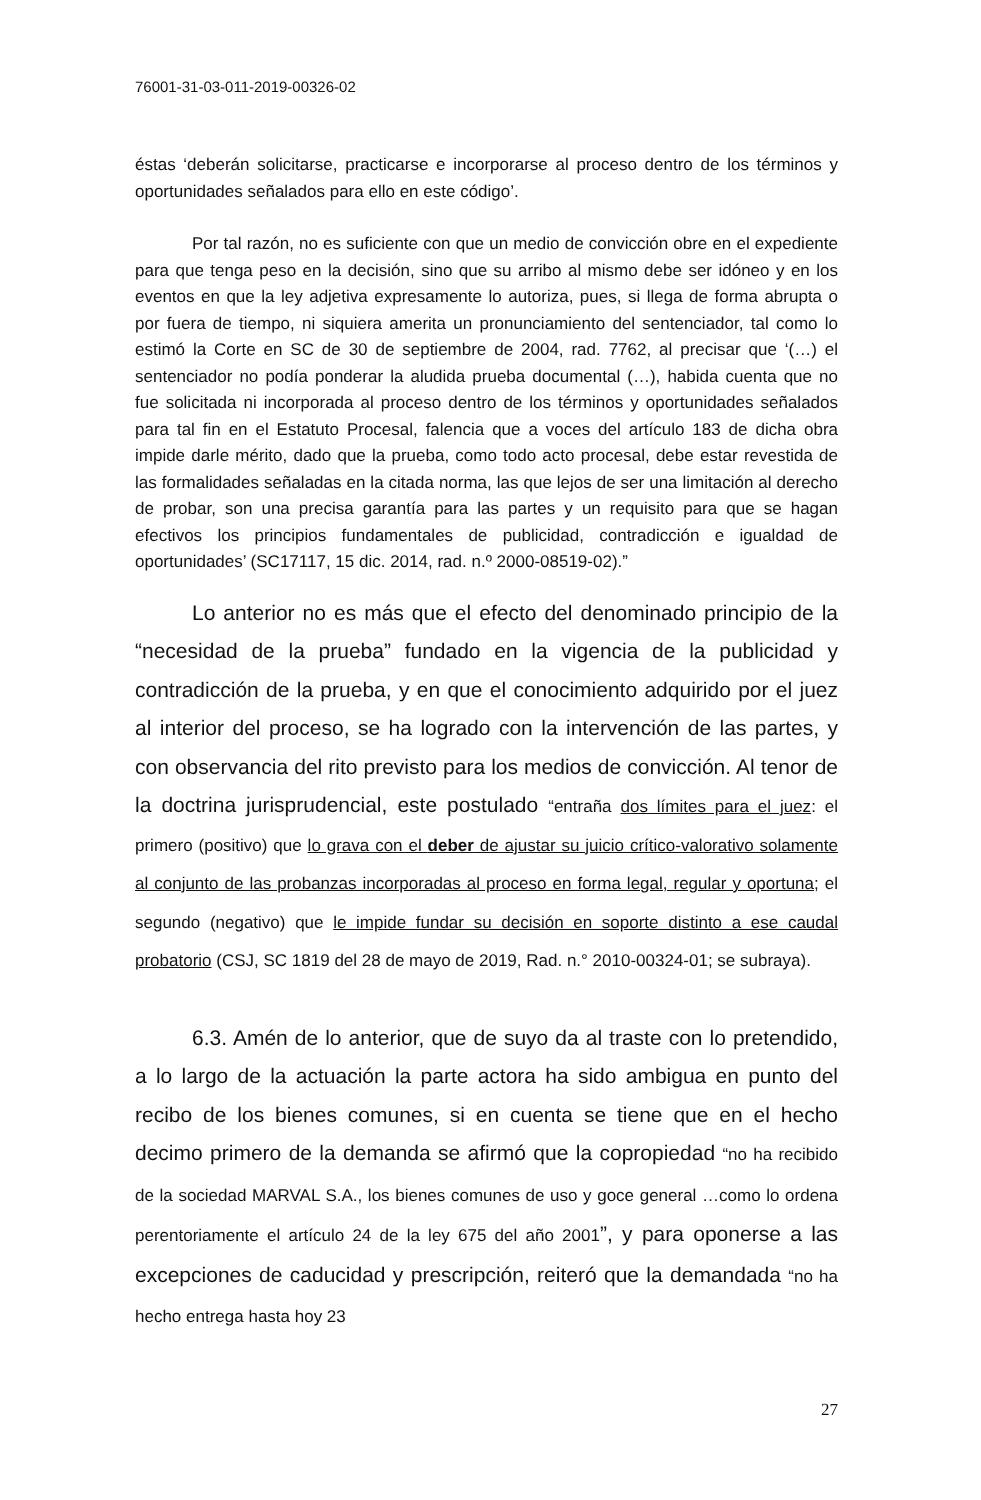76001-31-03-011-2019-00326-02
éstas ‘deberán solicitarse, practicarse e incorporarse al proceso dentro de los términos y oportunidades señalados para ello en este código’.
Por tal razón, no es suficiente con que un medio de convicción obre en el expediente para que tenga peso en la decisión, sino que su arribo al mismo debe ser idóneo y en los eventos en que la ley adjetiva expresamente lo autoriza, pues, si llega de forma abrupta o por fuera de tiempo, ni siquiera amerita un pronunciamiento del sentenciador, tal como lo estimó la Corte en SC de 30 de septiembre de 2004, rad. 7762, al precisar que ‘(…) el sentenciador no podía ponderar la aludida prueba documental (…), habida cuenta que no fue solicitada ni incorporada al proceso dentro de los términos y oportunidades señalados para tal fin en el Estatuto Procesal, falencia que a voces del artículo 183 de dicha obra impide darle mérito, dado que la prueba, como todo acto procesal, debe estar revestida de las formalidades señaladas en la citada norma, las que lejos de ser una limitación al derecho de probar, son una precisa garantía para las partes y un requisito para que se hagan efectivos los principios fundamentales de publicidad, contradicción e igualdad de oportunidades’ (SC17117, 15 dic. 2014, rad. n.º 2000-08519-02).”
Lo anterior no es más que el efecto del denominado principio de la “necesidad de la prueba” fundado en la vigencia de la publicidad y contradicción de la prueba, y en que el conocimiento adquirido por el juez al interior del proceso, se ha logrado con la intervención de las partes, y con observancia del rito previsto para los medios de convicción. Al tenor de la doctrina jurisprudencial, este postulado “entraña dos límites para el juez: el primero (positivo) que lo grava con el deber de ajustar su juicio crítico-valorativo solamente al conjunto de las probanzas incorporadas al proceso en forma legal, regular y oportuna; el segundo (negativo) que le impide fundar su decisión en soporte distinto a ese caudal probatorio (CSJ, SC 1819 del 28 de mayo de 2019, Rad. n.° 2010-00324-01; se subraya).
6.3. Amén de lo anterior, que de suyo da al traste con lo pretendido, a lo largo de la actuación la parte actora ha sido ambigua en punto del recibo de los bienes comunes, si en cuenta se tiene que en el hecho decimo primero de la demanda se afirmó que la copropiedad “no ha recibido de la sociedad MARVAL S.A., los bienes comunes de uso y goce general …como lo ordena perentoriamente el artículo 24 de la ley 675 del año 2001”, y para oponerse a las excepciones de caducidad y prescripción, reiteró que la demandada “no ha hecho entrega hasta hoy 23
27